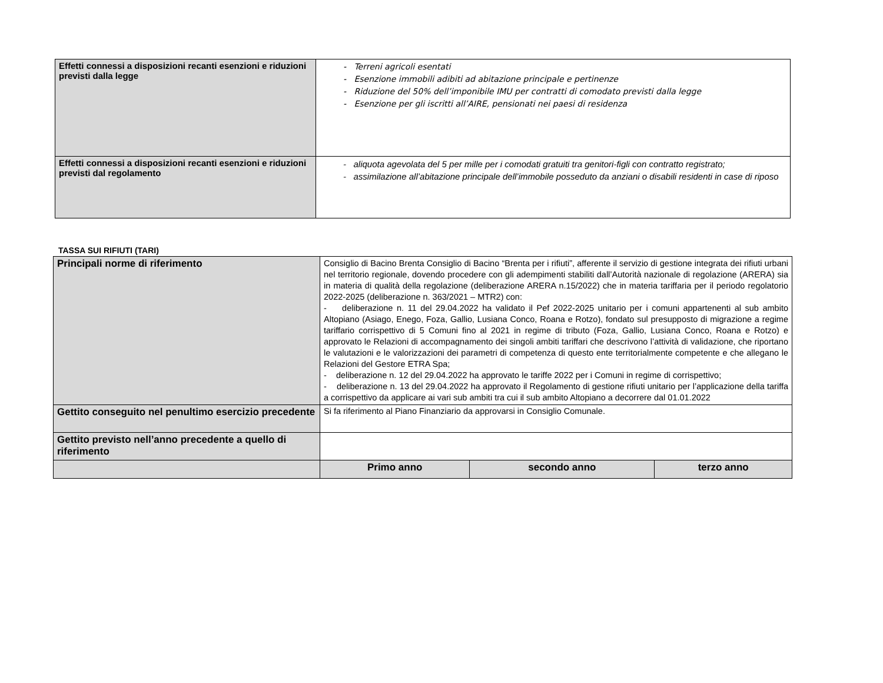| Effetti connessi a disposizioni recanti esenzioni e riduzioni previsti dalla legge | - Terreni agricoli esentati - Esenzione immobili adibiti ad abitazione principale e pertinenze - Riduzione del 50% dell’imponibile IMU per contratti di comodato previsti dalla legge - Esenzione per gli iscritti all’AIRE, pensionati nei paesi di residenza |
| Effetti connessi a disposizioni recanti esenzioni e riduzioni previsti dal regolamento | - aliquota agevolata del 5 per mille per i comodati gratuiti tra genitori-figli con contratto registrato; - assimilazione all’abitazione principale dell’immobile posseduto da anziani o disabili residenti in case di riposo |
TASSA SUI RIFIUTI (TARI)
| Principali norme di riferimento | Consiglio di Bacino Brenta Consiglio di Bacino “Brenta per i rifiuti”, afferente il servizio di gestione integrata dei rifiuti urbani nel territorio regionale, dovendo procedere con gli adempimenti stabiliti dall’Autorità nazionale di regolazione (ARERA) sia in materia di qualità della regolazione (deliberazione ARERA n.15/2022) che in materia tariffaria per il periodo regolatorio 2022-2025 (deliberazione n. 363/2021 – MTR2) con: - deliberazione n. 11 del 29.04.2022 ha validato il Pef 2022-2025 unitario per i comuni appartenenti al sub ambito Altopiano (Asiago, Enego, Foza, Gallio, Lusiana Conco, Roana e Rotzo), fondato sul presupposto di migrazione a regime tariffario corrispettivo di 5 Comuni fino al 2021 in regime di tributo (Foza, Gallio, Lusiana Conco, Roana e Rotzo) e approvato le Relazioni di accompagnamento dei singoli ambiti tariffari che descrivono l’attività di validazione, che riportano le valutazioni e le valorizzazioni dei parametri di competenza di questo ente territorialmente competente e che allegano le Relazioni del Gestore ETRA Spa; - deliberazione n. 12 del 29.04.2022 ha approvato le tariffe 2022 per i Comuni in regime di corrispettivo; - deliberazione n. 13 del 29.04.2022 ha approvato il Regolamento di gestione rifiuti unitario per l’applicazione della tariffa a corrispettivo da applicare ai vari sub ambiti tra cui il sub ambito Altopiano a decorrere dal 01.01.2022 | | |
| Gettito conseguito nel penultimo esercizio precedente | Si fa riferimento al Piano Finanziario da approvarsi in Consiglio Comunale. | | |
| Gettito previsto nell’anno precedente a quello di riferimento | | | |
| | Primo anno | secondo anno | terzo anno |